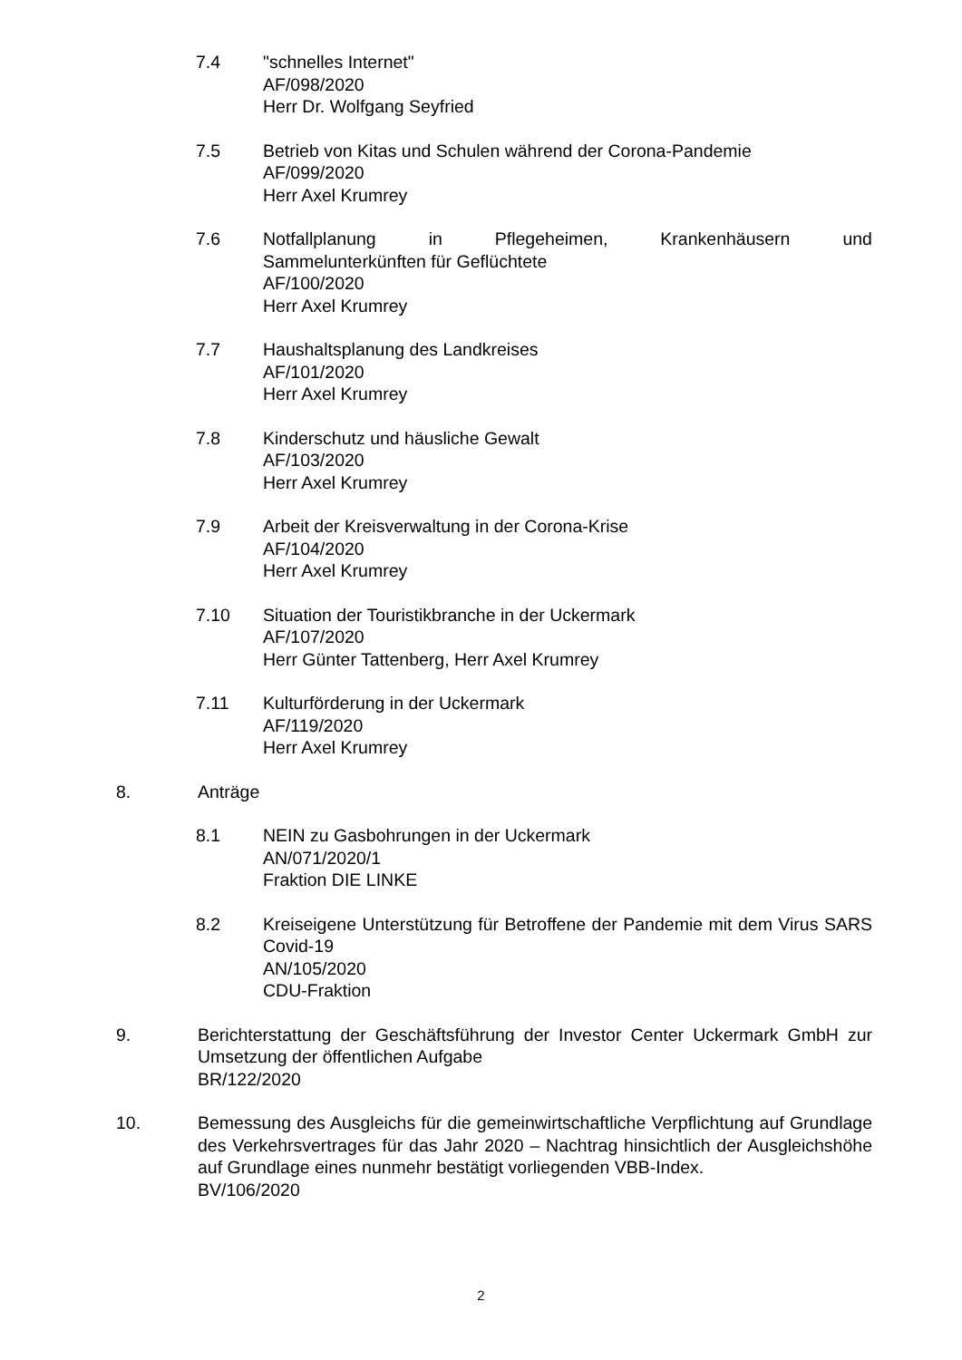7.4 "schnelles Internet"
AF/098/2020
Herr Dr. Wolfgang Seyfried
7.5 Betrieb von Kitas und Schulen während der Corona-Pandemie
AF/099/2020
Herr Axel Krumrey
7.6 Notfallplanung in Pflegeheimen, Krankenhäusern und
Sammelunterkünften für Geflüchtete
AF/100/2020
Herr Axel Krumrey
7.7 Haushaltsplanung des Landkreises
AF/101/2020
Herr Axel Krumrey
7.8 Kinderschutz und häusliche Gewalt
AF/103/2020
Herr Axel Krumrey
7.9 Arbeit der Kreisverwaltung in der Corona-Krise
AF/104/2020
Herr Axel Krumrey
7.10 Situation der Touristikbranche in der Uckermark
AF/107/2020
Herr Günter Tattenberg, Herr Axel Krumrey
7.11 Kulturförderung in der Uckermark
AF/119/2020
Herr Axel Krumrey
8. Anträge
8.1 NEIN zu Gasbohrungen in der Uckermark
AN/071/2020/1
Fraktion DIE LINKE
8.2 Kreiseigene Unterstützung für Betroffene der Pandemie mit dem Virus SARS Covid-19
AN/105/2020
CDU-Fraktion
9. Berichterstattung der Geschäftsführung der Investor Center Uckermark GmbH zur Umsetzung der öffentlichen Aufgabe
BR/122/2020
10. Bemessung des Ausgleichs für die gemeinwirtschaftliche Verpflichtung auf Grundlage des Verkehrsvertrages für das Jahr 2020 – Nachtrag hinsichtlich der Ausgleichshöhe auf Grundlage eines nunmehr bestätigt vorliegenden VBB-Index.
BV/106/2020
2